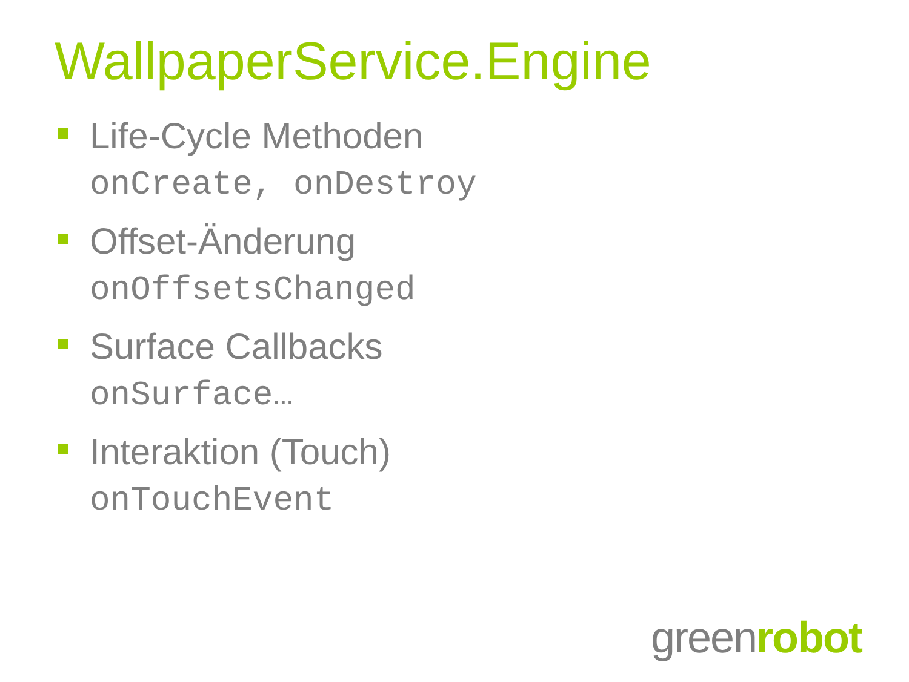WallpaperService.Engine
Life-Cycle Methoden
onCreate, onDestroy
Offset-Änderung
onOffsetsChanged
Surface Callbacks
onSurface…
Interaktion (Touch)
onTouchEvent
greenrobot